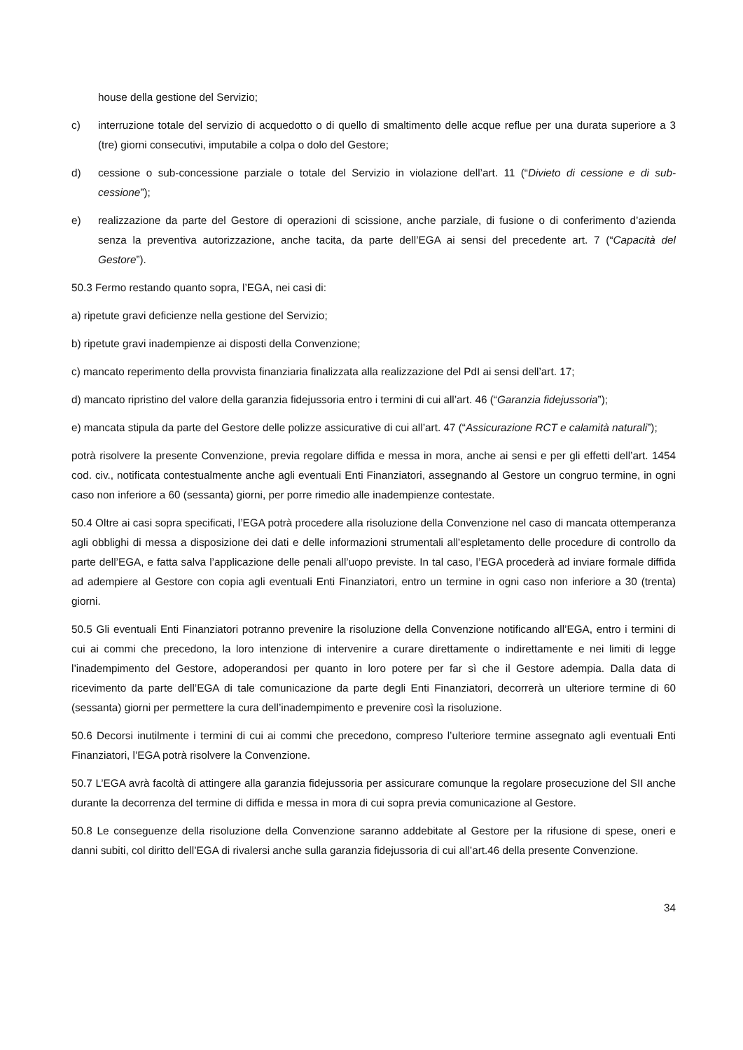house della gestione del Servizio;
c) interruzione totale del servizio di acquedotto o di quello di smaltimento delle acque reflue per una durata superiore a 3 (tre) giorni consecutivi, imputabile a colpa o dolo del Gestore;
d) cessione o sub-concessione parziale o totale del Servizio in violazione dell’art. 11 (“Divieto di cessione e di sub-cessione”);
e) realizzazione da parte del Gestore di operazioni di scissione, anche parziale, di fusione o di conferimento d’azienda senza la preventiva autorizzazione, anche tacita, da parte dell’EGA ai sensi del precedente art. 7 (“Capacità del Gestore”).
50.3 Fermo restando quanto sopra, l’EGA, nei casi di:
a) ripetute gravi deficienze nella gestione del Servizio;
b) ripetute gravi inadempienze ai disposti della Convenzione;
c) mancato reperimento della provvista finanziaria finalizzata alla realizzazione del PdI ai sensi dell’art. 17;
d) mancato ripristino del valore della garanzia fidejussoria entro i termini di cui all’art. 46 (“Garanzia fidejussoria”);
e) mancata stipula da parte del Gestore delle polizze assicurative di cui all’art. 47 (“Assicurazione RCT e calamità naturali”);
potrà risolvere la presente Convenzione, previa regolare diffida e messa in mora, anche ai sensi e per gli effetti dell’art. 1454 cod. civ., notificata contestualmente anche agli eventuali Enti Finanziatori, assegnando al Gestore un congruo termine, in ogni caso non inferiore a 60 (sessanta) giorni, per porre rimedio alle inadempienze contestate.
50.4 Oltre ai casi sopra specificati, l’EGA potrà procedere alla risoluzione della Convenzione nel caso di mancata ottemperanza agli obblighi di messa a disposizione dei dati e delle informazioni strumentali all’espletamento delle procedure di controllo da parte dell’EGA, e fatta salva l’applicazione delle penali all’uopo previste. In tal caso, l’EGA procederà ad inviare formale diffida ad adempiere al Gestore con copia agli eventuali Enti Finanziatori, entro un termine in ogni caso non inferiore a 30 (trenta) giorni.
50.5 Gli eventuali Enti Finanziatori potranno prevenire la risoluzione della Convenzione notificando all’EGA, entro i termini di cui ai commi che precedono, la loro intenzione di intervenire a curare direttamente o indirettamente e nei limiti di legge l’inadempimento del Gestore, adoperandosi per quanto in loro potere per far sì che il Gestore adempia. Dalla data di ricevimento da parte dell’EGA di tale comunicazione da parte degli Enti Finanziatori, decorrerà un ulteriore termine di 60 (sessanta) giorni per permettere la cura dell’inadempimento e prevenire così la risoluzione.
50.6 Decorsi inutilmente i termini di cui ai commi che precedono, compreso l’ulteriore termine assegnato agli eventuali Enti Finanziatori, l’EGA potrà risolvere la Convenzione.
50.7 L’EGA avrà facoltà di attingere alla garanzia fidejussoria per assicurare comunque la regolare prosecuzione del SII anche durante la decorrenza del termine di diffida e messa in mora di cui sopra previa comunicazione al Gestore.
50.8 Le conseguenze della risoluzione della Convenzione saranno addebitate al Gestore per la rifusione di spese, oneri e danni subiti, col diritto dell’EGA di rivalersi anche sulla garanzia fidejussoria di cui all’art.46 della presente Convenzione.
34